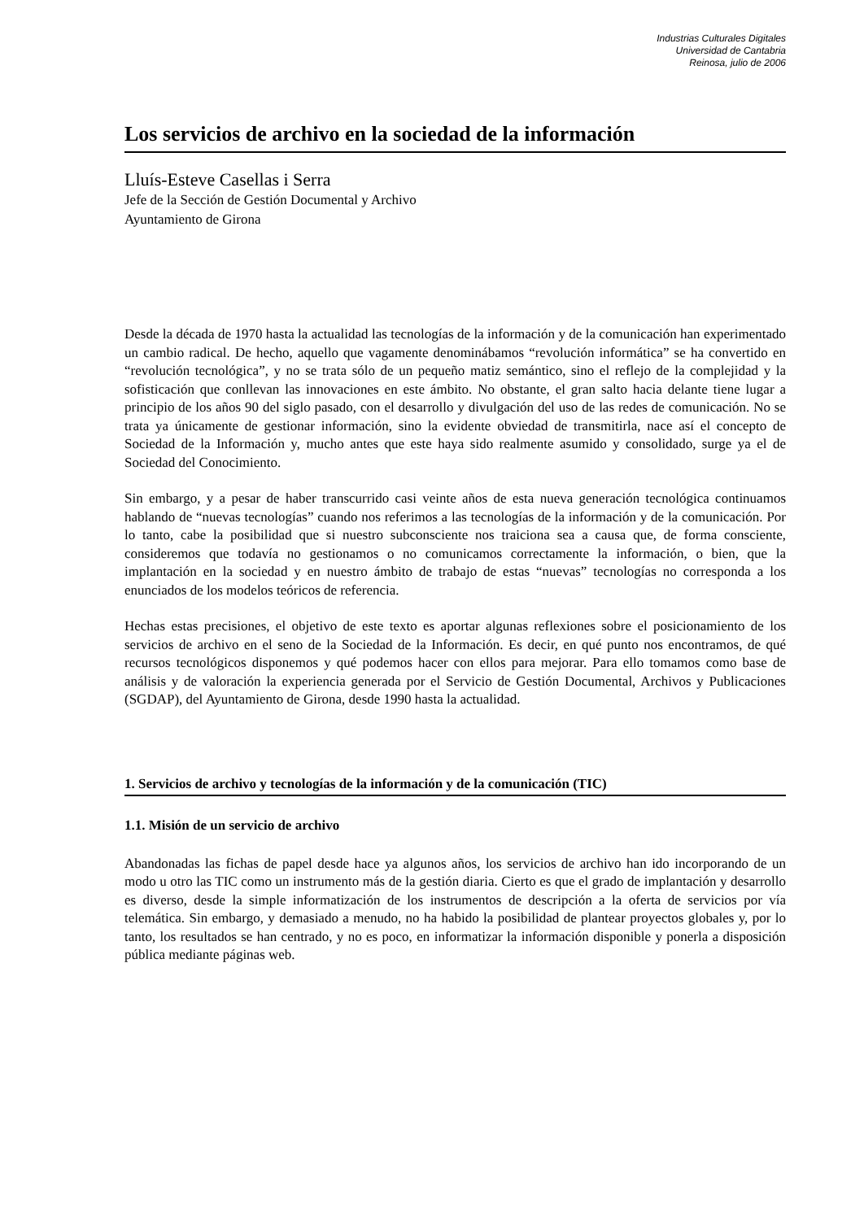Industrias Culturales Digitales
Universidad de Cantabria
Reinosa, julio de 2006
Los servicios de archivo en la sociedad de la información
Lluís-Esteve Casellas i Serra
Jefe de la Sección de Gestión Documental y Archivo
Ayuntamiento de Girona
Desde la década de 1970 hasta la actualidad las tecnologías de la información y de la comunicación han experimentado un cambio radical. De hecho, aquello que vagamente denominábamos “revolución informática” se ha convertido en “revolución tecnológica”, y no se trata sólo de un pequeño matiz semántico, sino el reflejo de la complejidad y la sofisticación que conllevan las innovaciones en este ámbito. No obstante, el gran salto hacia delante tiene lugar a principio de los años 90 del siglo pasado, con el desarrollo y divulgación del uso de las redes de comunicación. No se trata ya únicamente de gestionar información, sino la evidente obviedad de transmitirla, nace así el concepto de Sociedad de la Información y, mucho antes que este haya sido realmente asumido y consolidado, surge ya el de Sociedad del Conocimiento.
Sin embargo, y a pesar de haber transcurrido casi veinte años de esta nueva generación tecnológica continuamos hablando de “nuevas tecnologías” cuando nos referimos a las tecnologías de la información y de la comunicación. Por lo tanto, cabe la posibilidad que si nuestro subconsciente nos traiciona sea a causa que, de forma consciente, consideremos que todavía no gestionamos o no comunicamos correctamente la información, o bien, que la implantación en la sociedad y en nuestro ámbito de trabajo de estas “nuevas” tecnologías no corresponda a los enunciados de los modelos teóricos de referencia.
Hechas estas precisiones, el objetivo de este texto es aportar algunas reflexiones sobre el posicionamiento de los servicios de archivo en el seno de la Sociedad de la Información. Es decir, en qué punto nos encontramos, de qué recursos tecnológicos disponemos y qué podemos hacer con ellos para mejorar. Para ello tomamos como base de análisis y de valoración la experiencia generada por el Servicio de Gestión Documental, Archivos y Publicaciones (SGDAP), del Ayuntamiento de Girona, desde 1990 hasta la actualidad.
1. Servicios de archivo y tecnologías de la información y de la comunicación (TIC)
1.1. Misión de un servicio de archivo
Abandonadas las fichas de papel desde hace ya algunos años, los servicios de archivo han ido incorporando de un modo u otro las TIC como un instrumento más de la gestión diaria. Cierto es que el grado de implantación y desarrollo es diverso, desde la simple informatización de los instrumentos de descripción a la oferta de servicios por vía telemática. Sin embargo, y demasiado a menudo, no ha habido la posibilidad de plantear proyectos globales y, por lo tanto, los resultados se han centrado, y no es poco, en informatizar la información disponible y ponerla a disposición pública mediante páginas web.